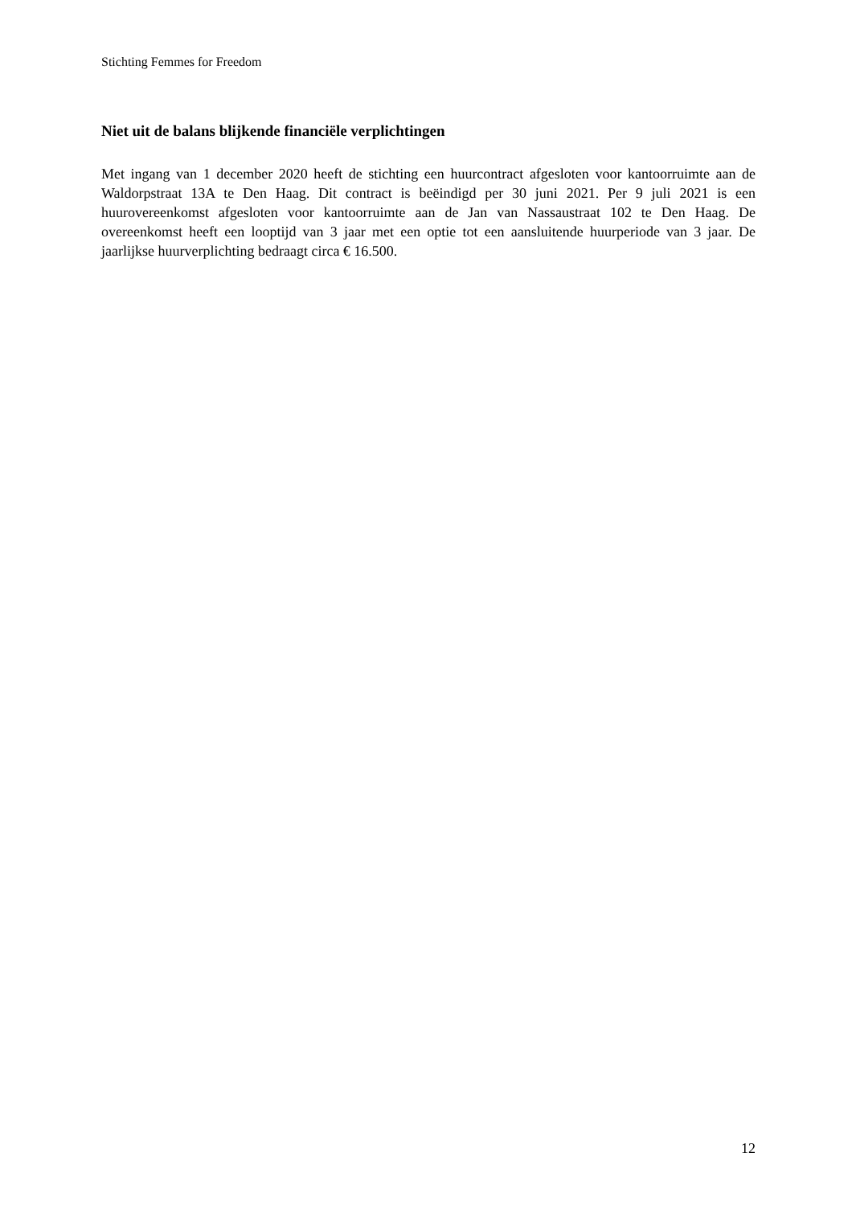Stichting Femmes for Freedom
Niet uit de balans blijkende financiële verplichtingen
Met ingang van 1 december 2020 heeft de stichting een huurcontract afgesloten voor kantoorruimte aan de Waldorpstraat 13A te Den Haag. Dit contract is beëindigd per 30 juni 2021. Per 9 juli 2021 is een huurovereenkomst afgesloten voor kantoorruimte aan de Jan van Nassaustraat 102 te Den Haag. De overeenkomst heeft een looptijd van 3 jaar met een optie tot een aansluitende huurperiode van 3 jaar. De jaarlijkse huurverplichting bedraagt circa € 16.500.
12